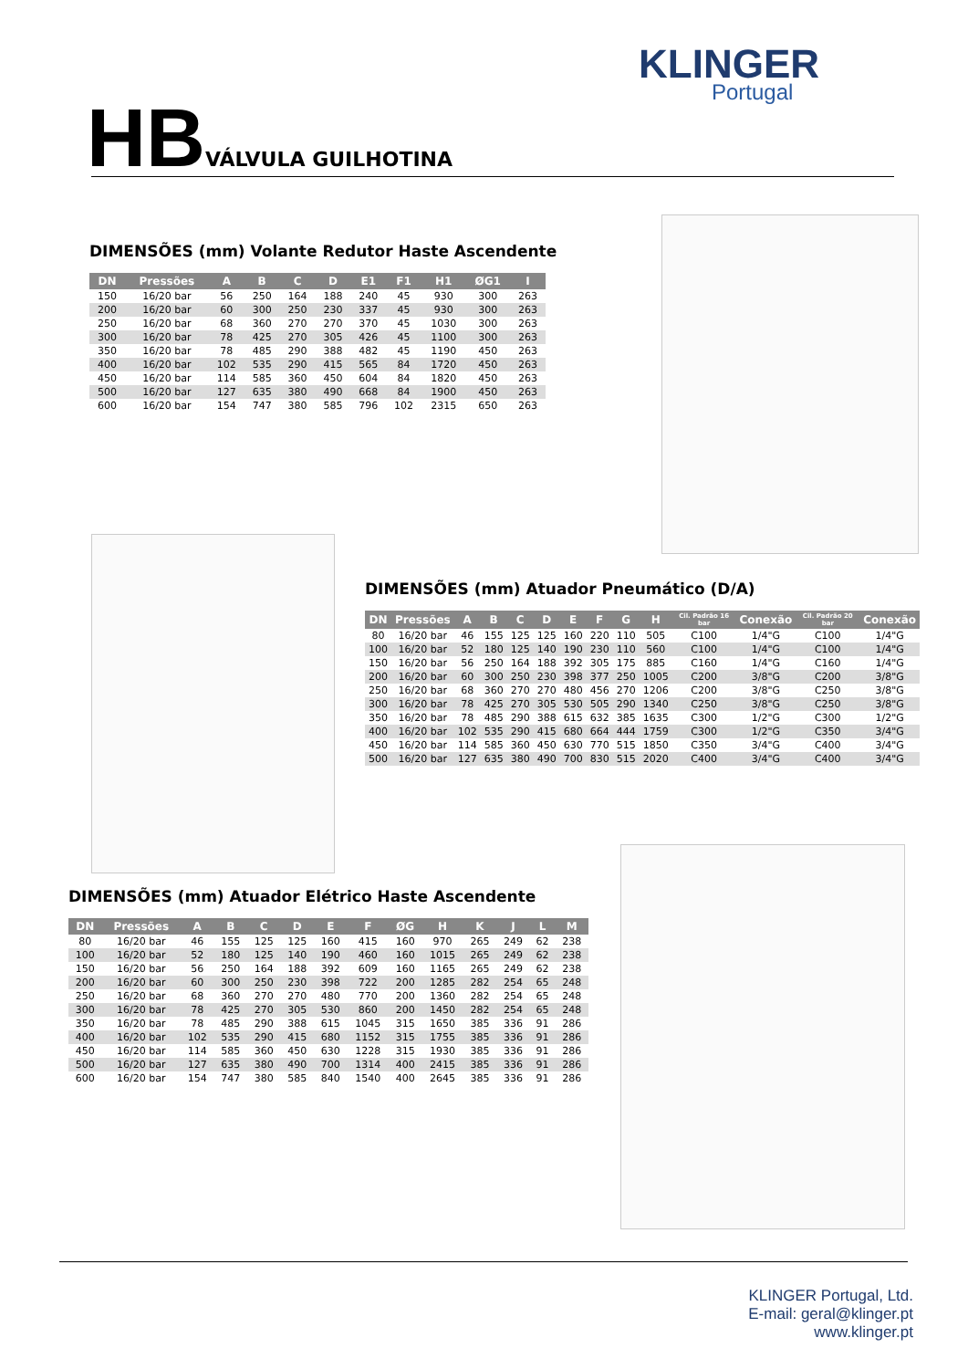KLINGER
Portugal
HB VÁLVULA GUILHOTINA
DIMENSÕES (mm) Volante Redutor Haste Ascendente
| DN | Pressões | A | B | C | D | E1 | F1 | H1 | ØG1 | I |
| --- | --- | --- | --- | --- | --- | --- | --- | --- | --- | --- |
| 150 | 16/20 bar | 56 | 250 | 164 | 188 | 240 | 45 | 930 | 300 | 263 |
| 200 | 16/20 bar | 60 | 300 | 250 | 230 | 337 | 45 | 930 | 300 | 263 |
| 250 | 16/20 bar | 68 | 360 | 270 | 270 | 370 | 45 | 1030 | 300 | 263 |
| 300 | 16/20 bar | 78 | 425 | 270 | 305 | 426 | 45 | 1100 | 300 | 263 |
| 350 | 16/20 bar | 78 | 485 | 290 | 388 | 482 | 45 | 1190 | 450 | 263 |
| 400 | 16/20 bar | 102 | 535 | 290 | 415 | 565 | 84 | 1720 | 450 | 263 |
| 450 | 16/20 bar | 114 | 585 | 360 | 450 | 604 | 84 | 1820 | 450 | 263 |
| 500 | 16/20 bar | 127 | 635 | 380 | 490 | 668 | 84 | 1900 | 450 | 263 |
| 600 | 16/20 bar | 154 | 747 | 380 | 585 | 796 | 102 | 2315 | 650 | 263 |
DIMENSÕES (mm) Atuador Pneumático (D/A)
| DN | Pressões | A | B | C | D | E | F | G | H | Cil. Padrão 16 bar | Conexão | Cil. Padrão 20 bar | Conexão |
| --- | --- | --- | --- | --- | --- | --- | --- | --- | --- | --- | --- | --- | --- |
| 80 | 16/20 bar | 46 | 155 | 125 | 125 | 160 | 220 | 110 | 505 | C100 | 1/4"G | C100 | 1/4"G |
| 100 | 16/20 bar | 52 | 180 | 125 | 140 | 190 | 230 | 110 | 560 | C100 | 1/4"G | C100 | 1/4"G |
| 150 | 16/20 bar | 56 | 250 | 164 | 188 | 392 | 305 | 175 | 885 | C160 | 1/4"G | C160 | 1/4"G |
| 200 | 16/20 bar | 60 | 300 | 250 | 230 | 398 | 377 | 250 | 1005 | C200 | 3/8"G | C200 | 3/8"G |
| 250 | 16/20 bar | 68 | 360 | 270 | 270 | 480 | 456 | 270 | 1206 | C200 | 3/8"G | C250 | 3/8"G |
| 300 | 16/20 bar | 78 | 425 | 270 | 305 | 530 | 505 | 290 | 1340 | C250 | 3/8"G | C250 | 3/8"G |
| 350 | 16/20 bar | 78 | 485 | 290 | 388 | 615 | 632 | 385 | 1635 | C300 | 1/2"G | C300 | 1/2"G |
| 400 | 16/20 bar | 102 | 535 | 290 | 415 | 680 | 664 | 444 | 1759 | C300 | 1/2"G | C350 | 3/4"G |
| 450 | 16/20 bar | 114 | 585 | 360 | 450 | 630 | 770 | 515 | 1850 | C350 | 3/4"G | C400 | 3/4"G |
| 500 | 16/20 bar | 127 | 635 | 380 | 490 | 700 | 830 | 515 | 2020 | C400 | 3/4"G | C400 | 3/4"G |
DIMENSÕES (mm) Atuador Elétrico Haste Ascendente
| DN | Pressões | A | B | C | D | E | F | ØG | H | K | J | L | M |
| --- | --- | --- | --- | --- | --- | --- | --- | --- | --- | --- | --- | --- | --- |
| 80 | 16/20 bar | 46 | 155 | 125 | 125 | 160 | 415 | 160 | 970 | 265 | 249 | 62 | 238 |
| 100 | 16/20 bar | 52 | 180 | 125 | 140 | 190 | 460 | 160 | 1015 | 265 | 249 | 62 | 238 |
| 150 | 16/20 bar | 56 | 250 | 164 | 188 | 392 | 609 | 160 | 1165 | 265 | 249 | 62 | 238 |
| 200 | 16/20 bar | 60 | 300 | 250 | 230 | 398 | 722 | 200 | 1285 | 282 | 254 | 65 | 248 |
| 250 | 16/20 bar | 68 | 360 | 270 | 270 | 480 | 770 | 200 | 1360 | 282 | 254 | 65 | 248 |
| 300 | 16/20 bar | 78 | 425 | 270 | 305 | 530 | 860 | 200 | 1450 | 282 | 254 | 65 | 248 |
| 350 | 16/20 bar | 78 | 485 | 290 | 388 | 615 | 1045 | 315 | 1650 | 385 | 336 | 91 | 286 |
| 400 | 16/20 bar | 102 | 535 | 290 | 415 | 680 | 1152 | 315 | 1755 | 385 | 336 | 91 | 286 |
| 450 | 16/20 bar | 114 | 585 | 360 | 450 | 630 | 1228 | 315 | 1930 | 385 | 336 | 91 | 286 |
| 500 | 16/20 bar | 127 | 635 | 380 | 490 | 700 | 1314 | 400 | 2415 | 385 | 336 | 91 | 286 |
| 600 | 16/20 bar | 154 | 747 | 380 | 585 | 840 | 1540 | 400 | 2645 | 385 | 336 | 91 | 286 |
KLINGER Portugal, Ltd.
E-mail: geral@klinger.pt
www.klinger.pt